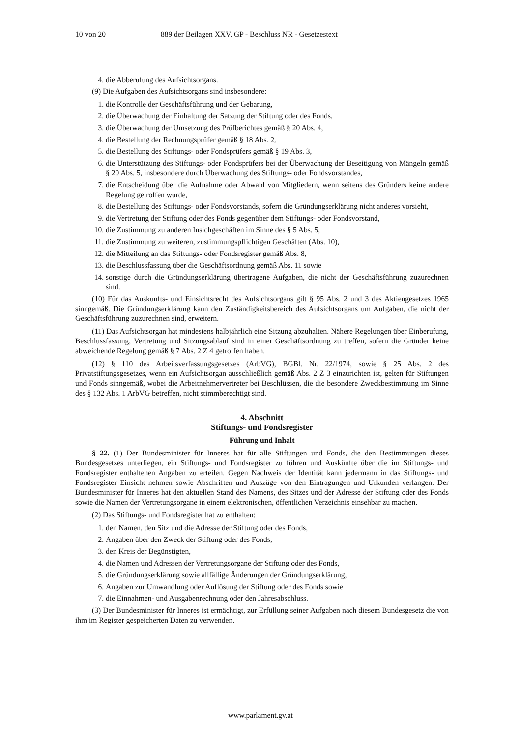10 von 20 889 der Beilagen XXV. GP - Beschluss NR - Gesetzestext
4. die Abberufung des Aufsichtsorgans.
(9) Die Aufgaben des Aufsichtsorgans sind insbesondere:
1. die Kontrolle der Geschäftsführung und der Gebarung,
2. die Überwachung der Einhaltung der Satzung der Stiftung oder des Fonds,
3. die Überwachung der Umsetzung des Prüfberichtes gemäß § 20 Abs. 4,
4. die Bestellung der Rechnungsprüfer gemäß § 18 Abs. 2,
5. die Bestellung des Stiftungs- oder Fondsprüfers gemäß § 19 Abs. 3,
6. die Unterstützung des Stiftungs- oder Fondsprüfers bei der Überwachung der Beseitigung von Mängeln gemäß § 20 Abs. 5, insbesondere durch Überwachung des Stiftungs- oder Fondsvorstandes,
7. die Entscheidung über die Aufnahme oder Abwahl von Mitgliedern, wenn seitens des Gründers keine andere Regelung getroffen wurde,
8. die Bestellung des Stiftungs- oder Fondsvorstands, sofern die Gründungserklärung nicht anderes vorsieht,
9. die Vertretung der Stiftung oder des Fonds gegenüber dem Stiftungs- oder Fondsvorstand,
10. die Zustimmung zu anderen Insichgeschäften im Sinne des § 5 Abs. 5,
11. die Zustimmung zu weiteren, zustimmungspflichtigen Geschäften (Abs. 10),
12. die Mitteilung an das Stiftungs- oder Fondsregister gemäß Abs. 8,
13. die Beschlussfassung über die Geschäftsordnung gemäß Abs. 11 sowie
14. sonstige durch die Gründungserklärung übertragene Aufgaben, die nicht der Geschäftsführung zuzurechnen sind.
(10) Für das Auskunfts- und Einsichtsrecht des Aufsichtsorgans gilt § 95 Abs. 2 und 3 des Aktiengesetzes 1965 sinngemäß. Die Gründungserklärung kann den Zuständigkeitsbereich des Aufsichtsorgans um Aufgaben, die nicht der Geschäftsführung zuzurechnen sind, erweitern.
(11) Das Aufsichtsorgan hat mindestens halbjährlich eine Sitzung abzuhalten. Nähere Regelungen über Einberufung, Beschlussfassung, Vertretung und Sitzungsablauf sind in einer Geschäftsordnung zu treffen, sofern die Gründer keine abweichende Regelung gemäß § 7 Abs. 2 Z 4 getroffen haben.
(12) § 110 des Arbeitsverfassungsgesetzes (ArbVG), BGBl. Nr. 22/1974, sowie § 25 Abs. 2 des Privatstiftungsgesetzes, wenn ein Aufsichtsorgan ausschließlich gemäß Abs. 2 Z 3 einzurichten ist, gelten für Stiftungen und Fonds sinngemäß, wobei die Arbeitnehmervertreter bei Beschlüssen, die die besondere Zweckbestimmung im Sinne des § 132 Abs. 1 ArbVG betreffen, nicht stimmberechtigt sind.
4. Abschnitt
Stiftungs- und Fondsregister
Führung und Inhalt
§ 22. (1) Der Bundesminister für Inneres hat für alle Stiftungen und Fonds, die den Bestimmungen dieses Bundesgesetzes unterliegen, ein Stiftungs- und Fondsregister zu führen und Auskünfte über die im Stiftungs- und Fondsregister enthaltenen Angaben zu erteilen. Gegen Nachweis der Identität kann jedermann in das Stiftungs- und Fondsregister Einsicht nehmen sowie Abschriften und Auszüge von den Eintragungen und Urkunden verlangen. Der Bundesminister für Inneres hat den aktuellen Stand des Namens, des Sitzes und der Adresse der Stiftung oder des Fonds sowie die Namen der Vertretungsorgane in einem elektronischen, öffentlichen Verzeichnis einsehbar zu machen.
(2) Das Stiftungs- und Fondsregister hat zu enthalten:
1. den Namen, den Sitz und die Adresse der Stiftung oder des Fonds,
2. Angaben über den Zweck der Stiftung oder des Fonds,
3. den Kreis der Begünstigten,
4. die Namen und Adressen der Vertretungsorgane der Stiftung oder des Fonds,
5. die Gründungserklärung sowie allfällige Änderungen der Gründungserklärung,
6. Angaben zur Umwandlung oder Auflösung der Stiftung oder des Fonds sowie
7. die Einnahmen- und Ausgabenrechnung oder den Jahresabschluss.
(3) Der Bundesminister für Inneres ist ermächtigt, zur Erfüllung seiner Aufgaben nach diesem Bundesgesetz die von ihm im Register gespeicherten Daten zu verwenden.
www.parlament.gv.at